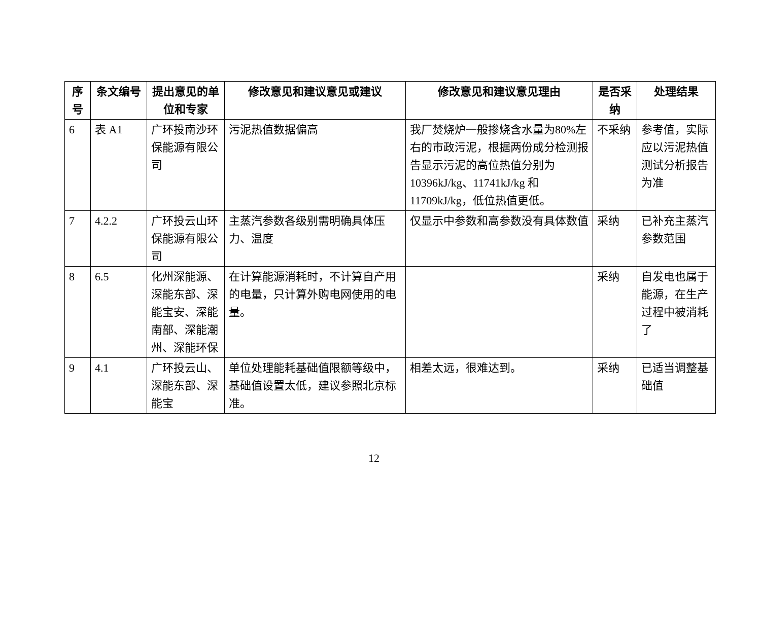| 序号 | 条文编号 | 提出意见的单位和专家 | 修改意见和建议意见或建议 | 修改意见和建议意见理由 | 是否采纳 | 处理结果 |
| --- | --- | --- | --- | --- | --- | --- |
| 6 | 表 A1 | 广环投南沙环保能源有限公司 | 污泥热值数据偏高 | 我厂焚烧炉一般掺烧含水量为80%左右的市政污泥，根据两份成分检测报告显示污泥的高位热值分别为 10396kJ/kg、11741kJ/kg 和 11709kJ/kg，低位热值更低。 | 不采纳 | 参考值，实际应以污泥热值测试分析报告为准 |
| 7 | 4.2.2 | 广环投云山环保能源有限公司 | 主蒸汽参数各级别需明确具体压力、温度 | 仅显示中参数和高参数没有具体数值 | 采纳 | 已补充主蒸汽参数范围 |
| 8 | 6.5 | 化州深能源、深能东部、深能宝安、深能南部、深能潮州、深能环保 | 在计算能源消耗时，不计算自产用的电量，只计算外购电网使用的电量。 | | 采纳 | 自发电也属于能源，在生产过程中被消耗了 |
| 9 | 4.1 | 广环投云山、深能东部、深能宝 | 单位处理能耗基础值限额等级中，基础值设置太低，建议参照北京标准。 | 相差太远，很难达到。 | 采纳 | 已适当调整基础值 |
12